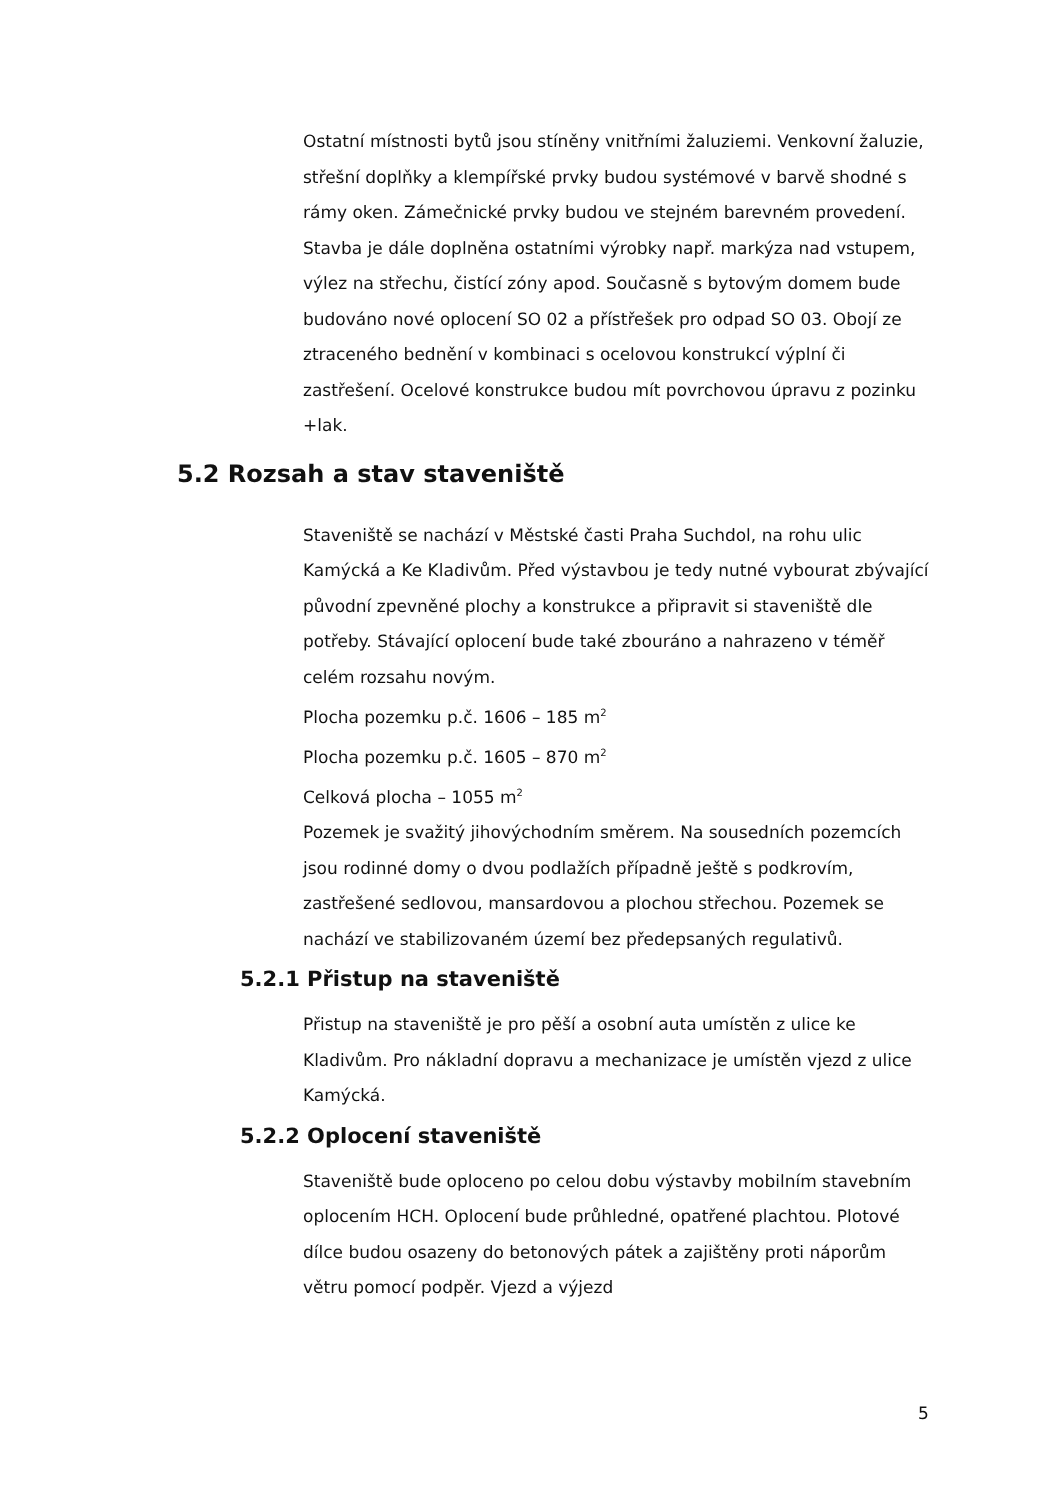Ostatní místnosti bytů jsou stíněny vnitřními žaluziemi. Venkovní žaluzie, střešní doplňky a klempířské prvky budou systémové v barvě shodné s rámy oken. Zámečnické prvky budou ve stejném barevném provedení. Stavba je dále doplněna ostatními výrobky např. markýza nad vstupem, výlez na střechu, čistící zóny apod. Současně s bytovým domem bude budováno nové oplocení SO 02 a přístřešek pro odpad SO 03. Obojí ze ztraceného bednění v kombinaci s ocelovou konstrukcí výplní či zastřešení. Ocelové konstrukce budou mít povrchovou úpravu z pozinku +lak.
5.2 Rozsah a stav staveniště
Staveniště se nachází v Městské časti Praha Suchdol, na rohu ulic Kamýcká a Ke Kladivům. Před výstavbou je tedy nutné vybourat zbývající původní zpevněné plochy a konstrukce a připravit si staveniště dle potřeby. Stávající oplocení bude také zbouráno a nahrazeno v téměř celém rozsahu novým.
Plocha pozemku p.č. 1606 – 185 m<sup>2</sup>
Plocha pozemku p.č. 1605 – 870 m<sup>2</sup>
Celková plocha – 1055 m<sup>2</sup>
Pozemek je svažitý jihovýchodním směrem. Na sousedních pozemcích jsou rodinné domy o dvou podlažích případně ještě s podkrovím, zastřešené sedlovou, mansardovou a plochou střechou. Pozemek se nachází ve stabilizovaném území bez předepsaných regulativů.
5.2.1 Přistup na staveniště
Přistup na staveniště je pro pěší a osobní auta umístěn z ulice ke Kladivům. Pro nákladní dopravu a mechanizace je umístěn vjezd z ulice Kamýcká.
5.2.2 Oplocení staveniště
Staveniště bude oploceno po celou dobu výstavby mobilním stavebním oplocením HCH. Oplocení bude průhledné, opatřené plachtou. Plotové dílce budou osazeny do betonových pátek a zajištěny proti náporům větru pomocí podpěr. Vjezd a výjezd
5